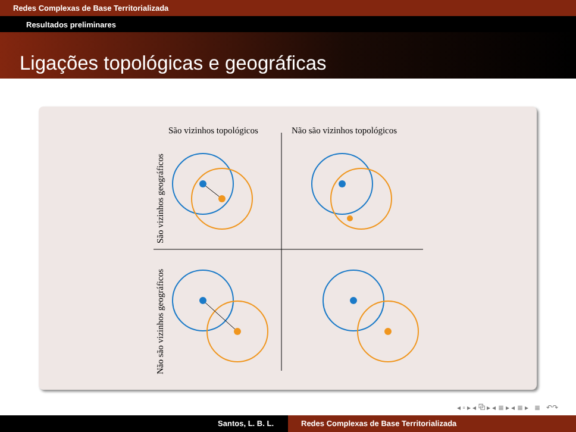Redes Complexas de Base Territorializada
Resultados preliminares
Ligações topológicas e geográficas
São vizinhos topológicos
Não são vizinhos topológicos
São vizinhos geográficos
Não são vizinhos geográficos
◂ ▫ ▸ ◂ ⧉ ▸ ◂ ≣ ▸ ◂ ≣ ▸ ≣ ↶↷
Santos, L. B. L. Redes Complexas de Base Territorializada